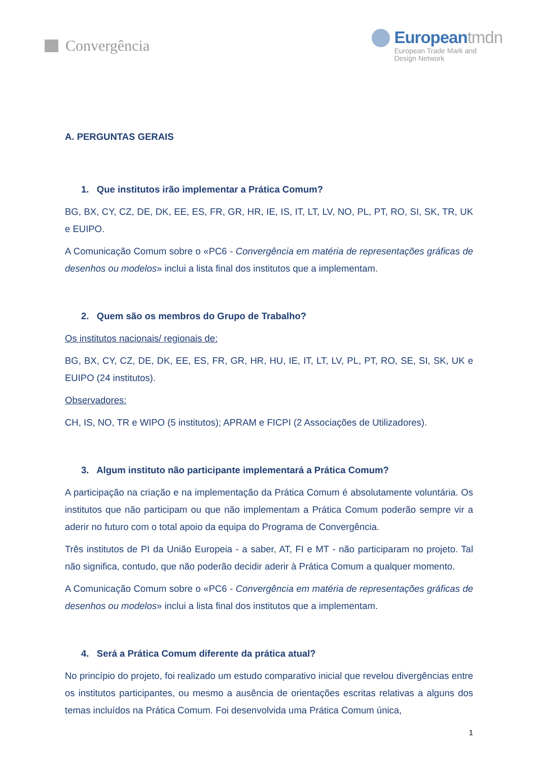Convergência
Europeantmdn
European Trade Mark and
Design Network
A. PERGUNTAS GERAIS
1. Que institutos irão implementar a Prática Comum?
BG, BX, CY, CZ, DE, DK, EE, ES, FR, GR, HR, IE, IS, IT, LT, LV, NO, PL, PT, RO, SI, SK, TR, UK e EUIPO.
A Comunicação Comum sobre o «PC6 - Convergência em matéria de representações gráficas de desenhos ou modelos» inclui a lista final dos institutos que a implementam.
2. Quem são os membros do Grupo de Trabalho?
Os institutos nacionais/ regionais de:
BG, BX, CY, CZ, DE, DK, EE, ES, FR, GR, HR, HU, IE, IT, LT, LV, PL, PT, RO, SE, SI, SK, UK e EUIPO (24 institutos).
Observadores:
CH, IS, NO, TR e WIPO (5 institutos); APRAM e FICPI (2 Associações de Utilizadores).
3. Algum instituto não participante implementará a Prática Comum?
A participação na criação e na implementação da Prática Comum é absolutamente voluntária. Os institutos que não participam ou que não implementam a Prática Comum poderão sempre vir a aderir no futuro com o total apoio da equipa do Programa de Convergência.
Três institutos de PI da União Europeia - a saber, AT, FI e MT - não participaram no projeto. Tal não significa, contudo, que não poderão decidir aderir à Prática Comum a qualquer momento.
A Comunicação Comum sobre o «PC6 - Convergência em matéria de representações gráficas de desenhos ou modelos» inclui a lista final dos institutos que a implementam.
4. Será a Prática Comum diferente da prática atual?
No princípio do projeto, foi realizado um estudo comparativo inicial que revelou divergências entre os institutos participantes, ou mesmo a ausência de orientações escritas relativas a alguns dos temas incluídos na Prática Comum. Foi desenvolvida uma Prática Comum única,
1